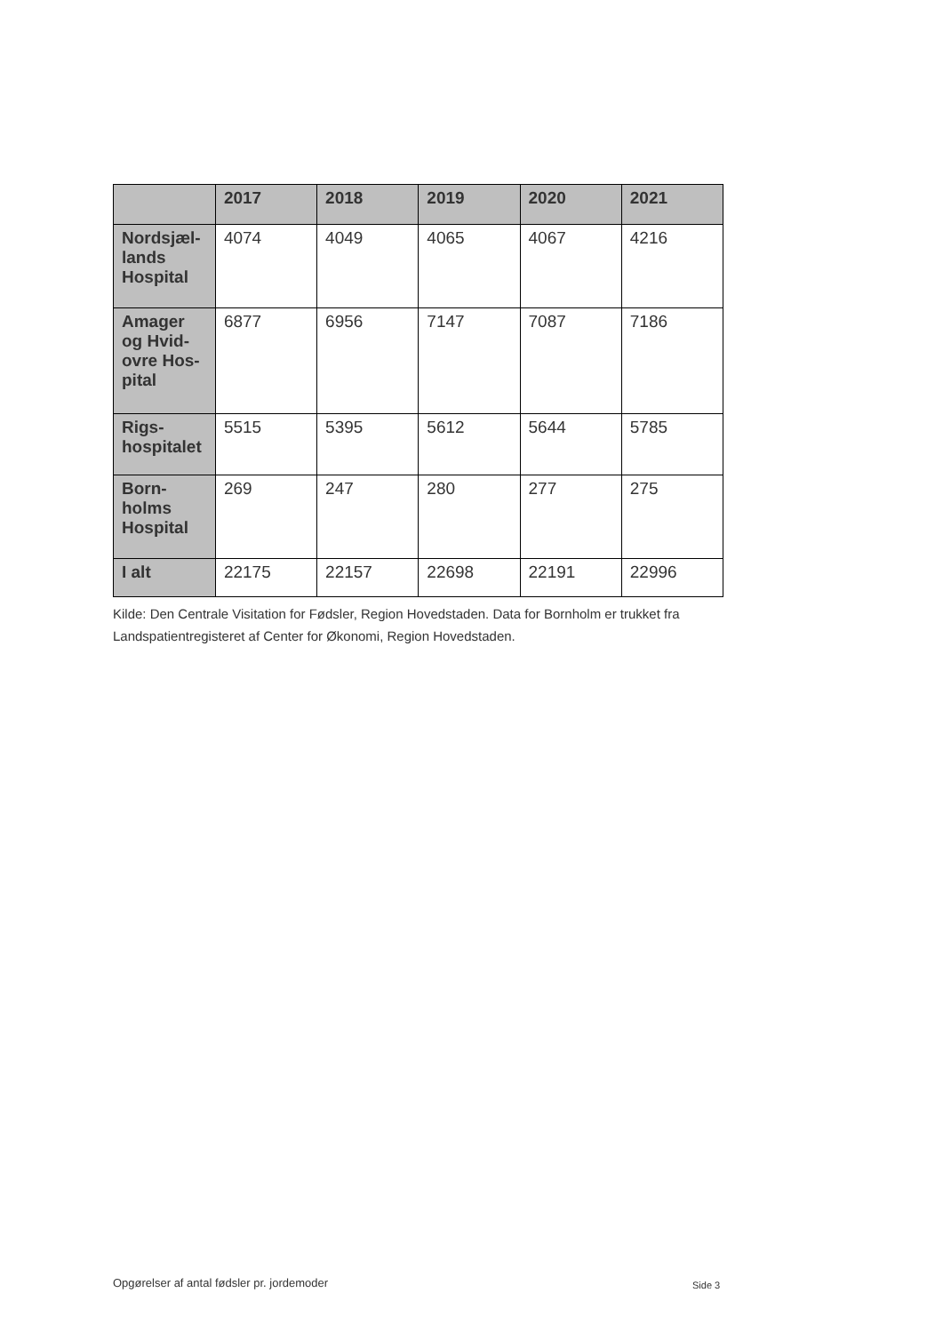| | 2017 | 2018 | 2019 | 2020 | 2021 |
| --- | --- | --- | --- | --- | --- |
| Nordsjæl-lands Hospital | 4074 | 4049 | 4065 | 4067 | 4216 |
| Amager og Hvid-ovre Hos-pital | 6877 | 6956 | 7147 | 7087 | 7186 |
| Rigs-hospitalet | 5515 | 5395 | 5612 | 5644 | 5785 |
| Born-holms Hospital | 269 | 247 | 280 | 277 | 275 |
| I alt | 22175 | 22157 | 22698 | 22191 | 22996 |
Kilde: Den Centrale Visitation for Fødsler, Region Hovedstaden. Data for Bornholm er trukket fra Landspatientregisteret af Center for Økonomi, Region Hovedstaden.
Opgørelser af antal fødsler pr. jordemoder
Side 3